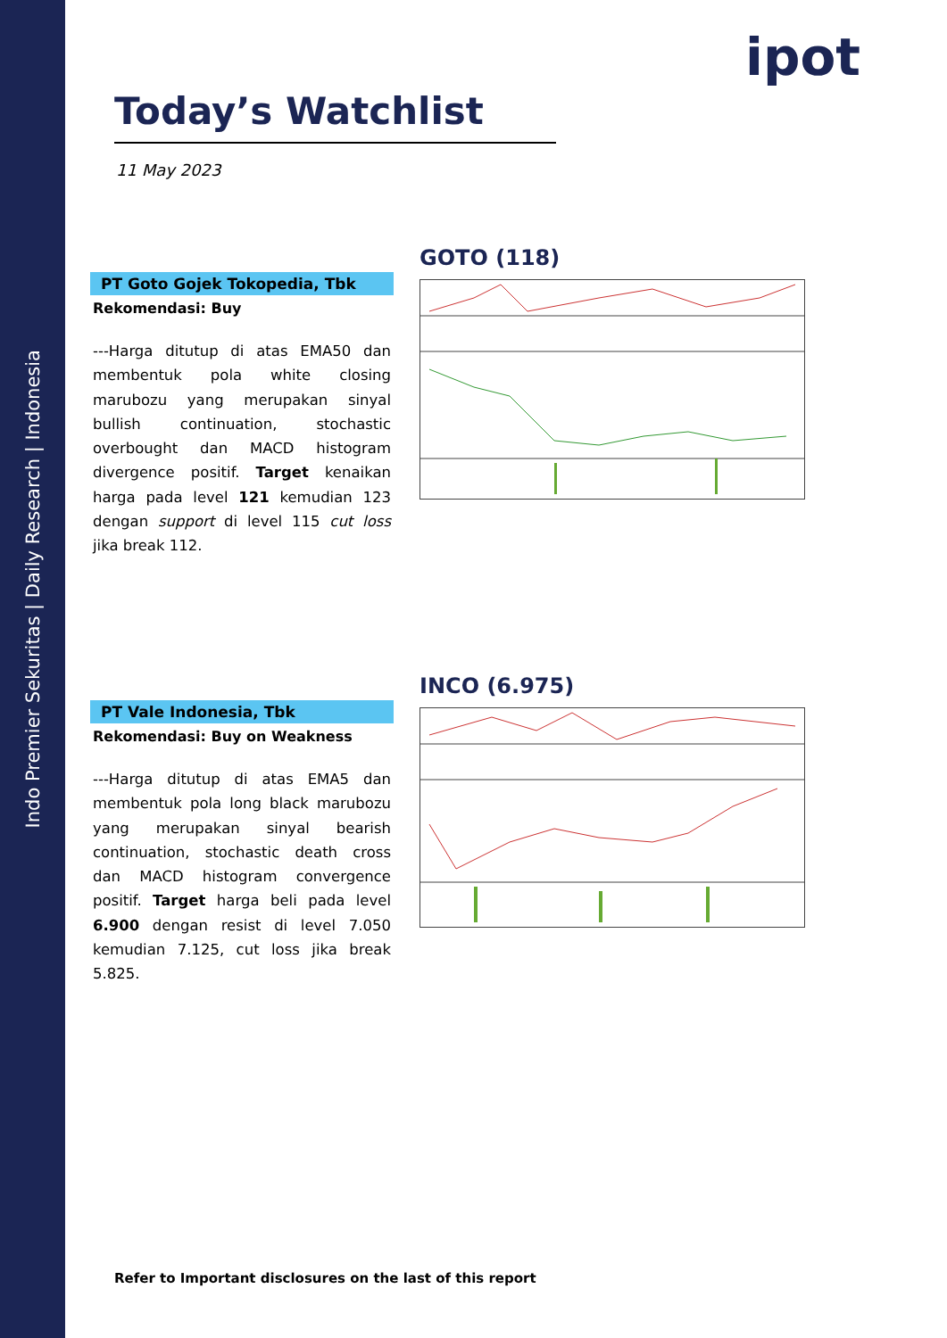Indo Premier Sekuritas | Daily Research | Indonesia
ipot
Today’s Watchlist
11 May 2023
PT Goto Gojek Tokopedia, Tbk
Rekomendasi: Buy
---Harga ditutup di atas EMA50 dan membentuk pola white closing marubozu yang merupakan sinyal bullish continuation, stochastic overbought dan MACD histogram divergence positif. Target kenaikan harga pada level 121 kemudian 123 dengan support di level 115 cut loss jika break 112.
GOTO (118)
PT Vale Indonesia, Tbk
Rekomendasi: Buy on Weakness
---Harga ditutup di atas EMA5 dan membentuk pola long black marubozu yang merupakan sinyal bearish continuation, stochastic death cross dan MACD histogram convergence positif. Target harga beli pada level 6.900 dengan resist di level 7.050 kemudian 7.125, cut loss jika break 5.825.
INCO (6.975)
Refer to Important disclosures on the last of this report